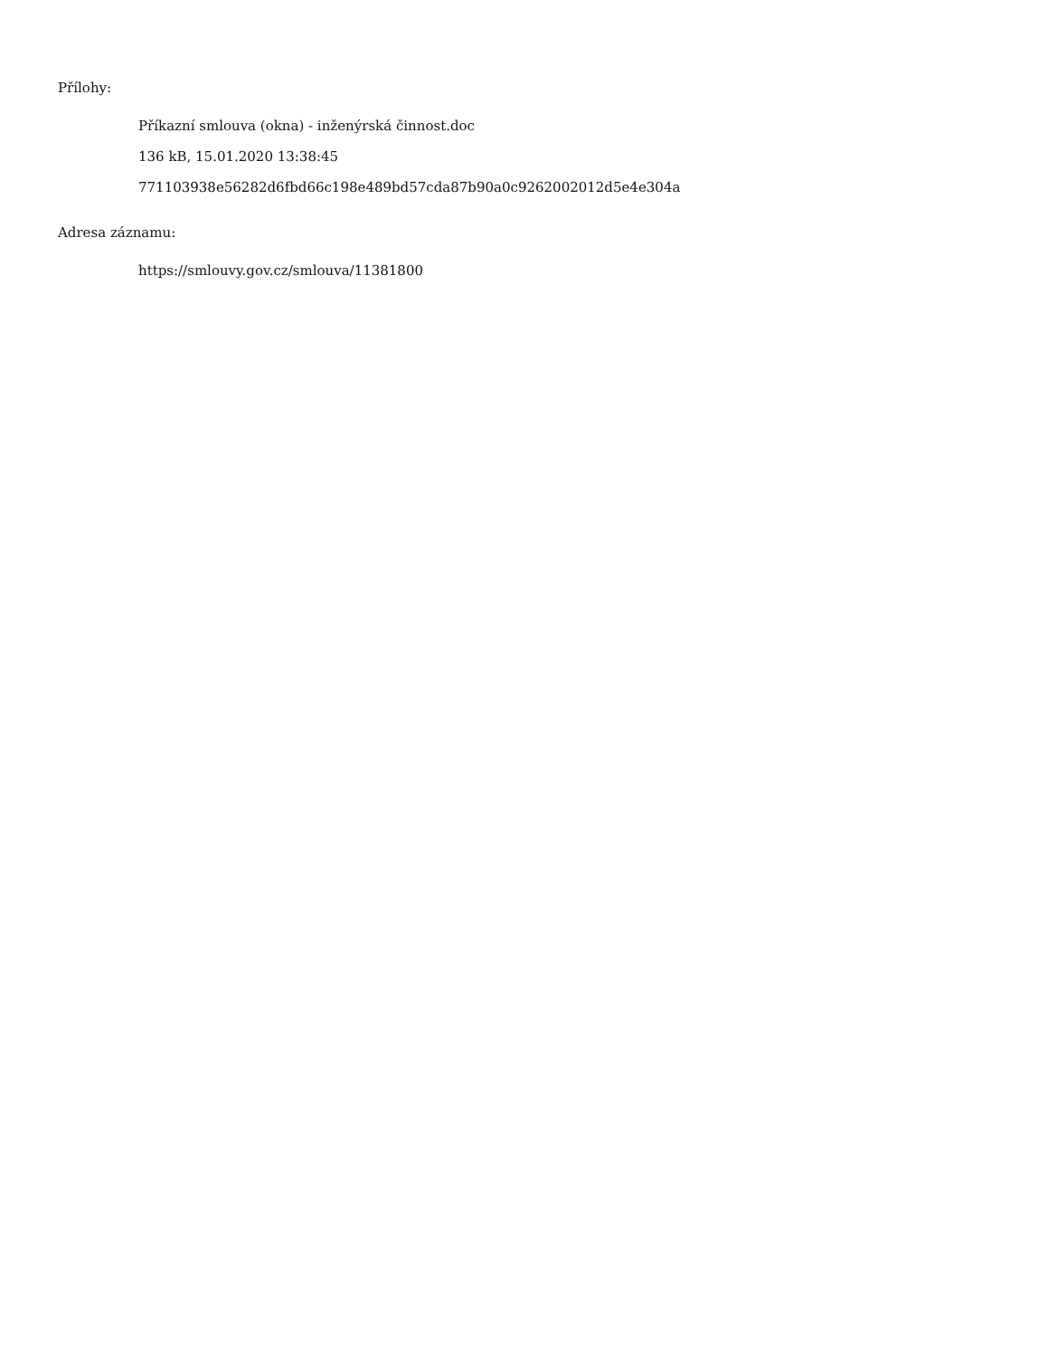Přílohy:
Příkazní smlouva (okna) - inženýrská činnost.doc
136 kB, 15.01.2020 13:38:45
771103938e56282d6fbd66c198e489bd57cda87b90a0c9262002012d5e4e304a
Adresa záznamu:
https://smlouvy.gov.cz/smlouva/11381800